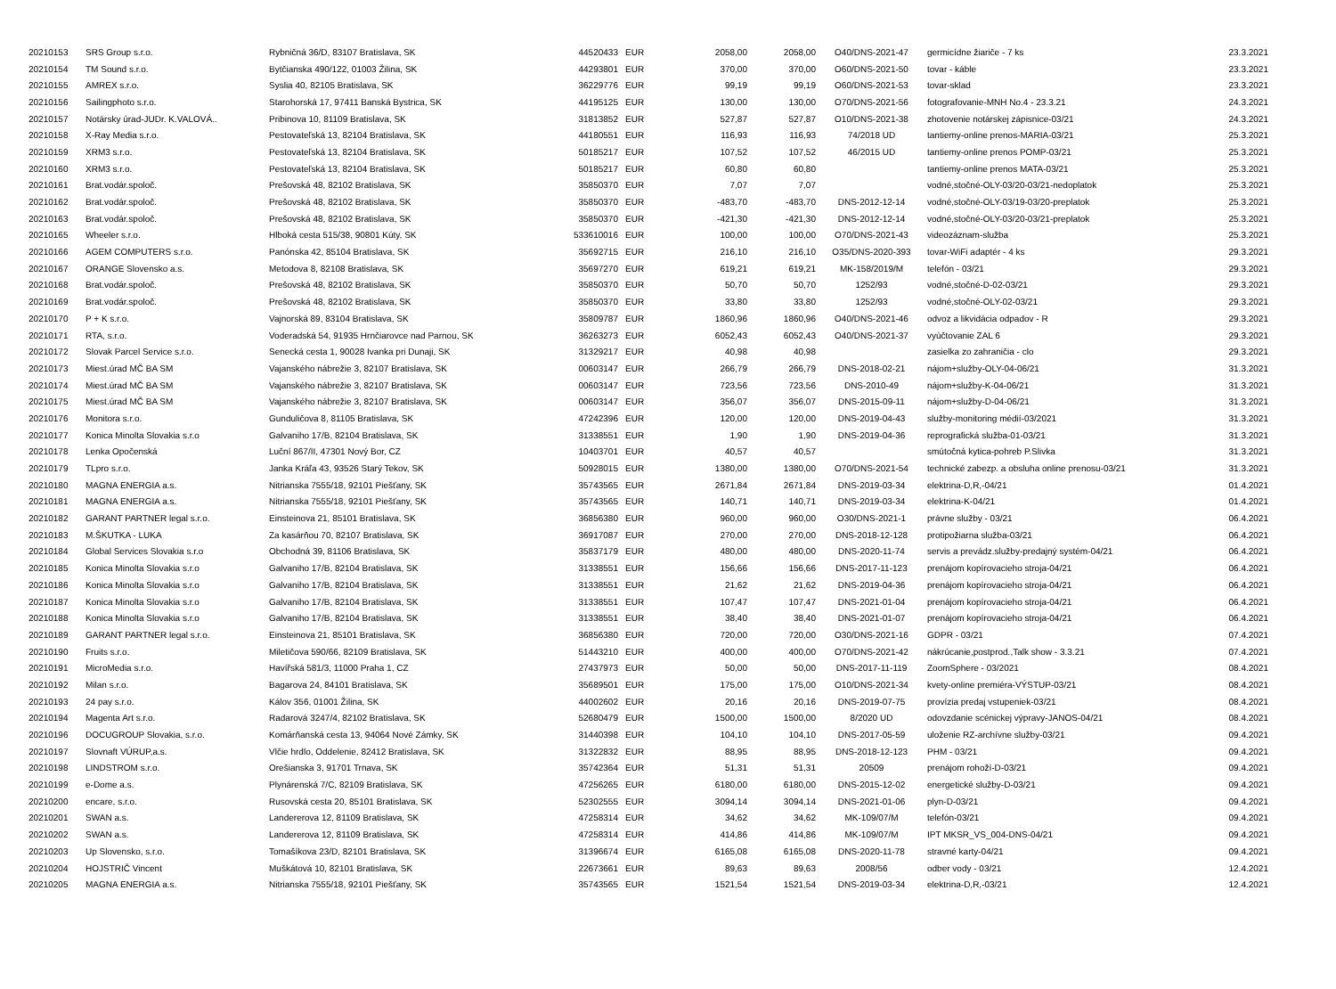| 20210153 | SRS Group s.r.o. | Rybničná 36/D, 83107 Bratislava, SK | 44520433 | EUR | 2058,00 | 2058,00 | O40/DNS-2021-47 | germicídne žiariče - 7 ks | 23.3.2021 |
| 20210154 | TM Sound s.r.o. | Bytčianska 490/122, 01003 Žilina, SK | 44293801 | EUR | 370,00 | 370,00 | O60/DNS-2021-50 | tovar - káble | 23.3.2021 |
| 20210155 | AMREX s.r.o. | Syslia 40, 82105 Bratislava, SK | 36229776 | EUR | 99,19 | 99,19 | O60/DNS-2021-53 | tovar-sklad | 23.3.2021 |
| 20210156 | Sailingphoto s.r.o. | Starohorská 17, 97411 Banská Bystrica, SK | 44195125 | EUR | 130,00 | 130,00 | O70/DNS-2021-56 | fotografovanie-MNH No.4 - 23.3.21 | 24.3.2021 |
| 20210157 | Notársky úrad-JUDr. K.VALOVÁ.. | Pribinova 10, 81109 Bratislava, SK | 31813852 | EUR | 527,87 | 527,87 | O10/DNS-2021-38 | zhotovenie notárskej zápisnice-03/21 | 24.3.2021 |
| 20210158 | X-Ray Media s.r.o. | Pestovateľská 13, 82104 Bratislava, SK | 44180551 | EUR | 116,93 | 116,93 | 74/2018 UD | tantiemy-online prenos-MARIA-03/21 | 25.3.2021 |
| 20210159 | XRM3 s.r.o. | Pestovateľská 13, 82104 Bratislava, SK | 50185217 | EUR | 107,52 | 107,52 | 46/2015 UD | tantiemy-online prenos POMP-03/21 | 25.3.2021 |
| 20210160 | XRM3 s.r.o. | Pestovateľská 13, 82104 Bratislava, SK | 50185217 | EUR | 60,80 | 60,80 | | tantiemy-online prenos MATA-03/21 | 25.3.2021 |
| 20210161 | Brat.vodár.spoloč. | Prešovská 48, 82102 Bratislava, SK | 35850370 | EUR | 7,07 | 7,07 | | vodné,stočné-OLY-03/20-03/21-nedoplatok | 25.3.2021 |
| 20210162 | Brat.vodár.spoloč. | Prešovská 48, 82102 Bratislava, SK | 35850370 | EUR | -483,70 | -483,70 | DNS-2012-12-14 | vodné,stočné-OLY-03/19-03/20-preplatok | 25.3.2021 |
| 20210163 | Brat.vodár.spoloč. | Prešovská 48, 82102 Bratislava, SK | 35850370 | EUR | -421,30 | -421,30 | DNS-2012-12-14 | vodné,stočné-OLY-03/20-03/21-preplatok | 25.3.2021 |
| 20210165 | Wheeler s.r.o. | Hlboká cesta 515/38, 90801 Kúty, SK | 533610016 | EUR | 100,00 | 100,00 | O70/DNS-2021-43 | videozáznam-služba | 25.3.2021 |
| 20210166 | AGEM COMPUTERS s.r.o. | Panónska 42, 85104 Bratislava, SK | 35692715 | EUR | 216,10 | 216,10 | O35/DNS-2020-393 | tovar-WiFi adaptér - 4 ks | 29.3.2021 |
| 20210167 | ORANGE Slovensko a.s. | Metodova 8, 82108 Bratislava, SK | 35697270 | EUR | 619,21 | 619,21 | MK-158/2019/M | telefón - 03/21 | 29.3.2021 |
| 20210168 | Brat.vodár.spoloč. | Prešovská 48, 82102 Bratislava, SK | 35850370 | EUR | 50,70 | 50,70 | 1252/93 | vodné,stočné-D-02-03/21 | 29.3.2021 |
| 20210169 | Brat.vodár.spoloč. | Prešovská 48, 82102 Bratislava, SK | 35850370 | EUR | 33,80 | 33,80 | 1252/93 | vodné,stočné-OLY-02-03/21 | 29.3.2021 |
| 20210170 | P + K s.r.o. | Vajnorská 89, 83104 Bratislava, SK | 35809787 | EUR | 1860,96 | 1860,96 | O40/DNS-2021-46 | odvoz a likvidácia odpadov - R | 29.3.2021 |
| 20210171 | RTA, s.r.o. | Voderadská 54, 91935 Hrnčiarovce nad Parnou, SK | 36263273 | EUR | 6052,43 | 6052,43 | O40/DNS-2021-37 | vyúčtovanie ZAL 6 | 29.3.2021 |
| 20210172 | Slovak Parcel Service s.r.o. | Senecká cesta 1, 90028 Ivanka pri Dunaji, SK | 31329217 | EUR | 40,98 | 40,98 | | zasielka zo zahraničia - clo | 29.3.2021 |
| 20210173 | Miest.úrad MČ BA SM | Vajanského nábrežie 3, 82107 Bratislava, SK | 00603147 | EUR | 266,79 | 266,79 | DNS-2018-02-21 | nájom+služby-OLY-04-06/21 | 31.3.2021 |
| 20210174 | Miest.úrad MČ BA SM | Vajanského nábrežie 3, 82107 Bratislava, SK | 00603147 | EUR | 723,56 | 723,56 | DNS-2010-49 | nájom+služby-K-04-06/21 | 31.3.2021 |
| 20210175 | Miest.úrad MČ BA SM | Vajanského nábrežie 3, 82107 Bratislava, SK | 00603147 | EUR | 356,07 | 356,07 | DNS-2015-09-11 | nájom+služby-D-04-06/21 | 31.3.2021 |
| 20210176 | Monitora s.r.o. | Gunduličova 8, 81105 Bratislava, SK | 47242396 | EUR | 120,00 | 120,00 | DNS-2019-04-43 | služby-monitoring médií-03/2021 | 31.3.2021 |
| 20210177 | Konica Minolta Slovakia s.r.o | Galvaniho 17/B, 82104 Bratislava, SK | 31338551 | EUR | 1,90 | 1,90 | DNS-2019-04-36 | reprografická služba-01-03/21 | 31.3.2021 |
| 20210178 | Lenka Opočenská | Luční 867/II, 47301 Nový Bor, CZ | 10403701 | EUR | 40,57 | 40,57 | | smútočná kytica-pohreb P.Slivka | 31.3.2021 |
| 20210179 | TLpro s.r.o. | Janka Kráľa 43, 93526 Starý Tekov, SK | 50928015 | EUR | 1380,00 | 1380,00 | O70/DNS-2021-54 | technické zabezp. a obsluha online prenosu-03/21 | 31.3.2021 |
| 20210180 | MAGNA ENERGIA a.s. | Nitrianska 7555/18, 92101 Piešťany, SK | 35743565 | EUR | 2671,84 | 2671,84 | DNS-2019-03-34 | elektrina-D,R,-04/21 | 01.4.2021 |
| 20210181 | MAGNA ENERGIA a.s. | Nitrianska 7555/18, 92101 Piešťany, SK | 35743565 | EUR | 140,71 | 140,71 | DNS-2019-03-34 | elektrina-K-04/21 | 01.4.2021 |
| 20210182 | GARANT PARTNER legal s.r.o. | Einsteinova 21, 85101 Bratislava, SK | 36856380 | EUR | 960,00 | 960,00 | O30/DNS-2021-1 | právne služby - 03/21 | 06.4.2021 |
| 20210183 | M.ŠKUTKA - LUKA | Za kasárňou 70, 82107 Bratislava, SK | 36917087 | EUR | 270,00 | 270,00 | DNS-2018-12-128 | protipožiarna služba-03/21 | 06.4.2021 |
| 20210184 | Global Services Slovakia s.r.o | Obchodná 39, 81106 Bratislava, SK | 35837179 | EUR | 480,00 | 480,00 | DNS-2020-11-74 | servis a prevádz.služby-predajný systém-04/21 | 06.4.2021 |
| 20210185 | Konica Minolta Slovakia s.r.o | Galvaniho 17/B, 82104 Bratislava, SK | 31338551 | EUR | 156,66 | 156,66 | DNS-2017-11-123 | prenájom kopírovacieho stroja-04/21 | 06.4.2021 |
| 20210186 | Konica Minolta Slovakia s.r.o | Galvaniho 17/B, 82104 Bratislava, SK | 31338551 | EUR | 21,62 | 21,62 | DNS-2019-04-36 | prenájom kopírovacieho stroja-04/21 | 06.4.2021 |
| 20210187 | Konica Minolta Slovakia s.r.o | Galvaniho 17/B, 82104 Bratislava, SK | 31338551 | EUR | 107,47 | 107,47 | DNS-2021-01-04 | prenájom kopírovacieho stroja-04/21 | 06.4.2021 |
| 20210188 | Konica Minolta Slovakia s.r.o | Galvaniho 17/B, 82104 Bratislava, SK | 31338551 | EUR | 38,40 | 38,40 | DNS-2021-01-07 | prenájom kopírovacieho stroja-04/21 | 06.4.2021 |
| 20210189 | GARANT PARTNER legal s.r.o. | Einsteinova 21, 85101 Bratislava, SK | 36856380 | EUR | 720,00 | 720,00 | O30/DNS-2021-16 | GDPR - 03/21 | 07.4.2021 |
| 20210190 | Fruits s.r.o. | Miletičova 590/66, 82109 Bratislava, SK | 51443210 | EUR | 400,00 | 400,00 | O70/DNS-2021-42 | nákrúcanie,postprod.,Talk show - 3.3.21 | 07.4.2021 |
| 20210191 | MicroMedia s.r.o. | Havířská 581/3, 11000 Praha 1, CZ | 27437973 | EUR | 50,00 | 50,00 | DNS-2017-11-119 | ZoomSphere - 03/2021 | 08.4.2021 |
| 20210192 | Milan s.r.o. | Bagarova 24, 84101 Bratislava, SK | 35689501 | EUR | 175,00 | 175,00 | O10/DNS-2021-34 | kvety-online premiéra-VÝSTUP-03/21 | 08.4.2021 |
| 20210193 | 24 pay s.r.o. | Kálov 356, 01001 Žilina, SK | 44002602 | EUR | 20,16 | 20,16 | DNS-2019-07-75 | provízia predaj vstupeniek-03/21 | 08.4.2021 |
| 20210194 | Magenta Art s.r.o. | Radarová 3247/4, 82102 Bratislava, SK | 52680479 | EUR | 1500,00 | 1500,00 | 8/2020 UD | odovzdanie scénickej výpravy-JANOS-04/21 | 08.4.2021 |
| 20210196 | DOCUGROUP Slovakia, s.r.o. | Komárňanská cesta 13, 94064 Nové Zámky, SK | 31440398 | EUR | 104,10 | 104,10 | DNS-2017-05-59 | uloženie RZ-archívne služby-03/21 | 09.4.2021 |
| 20210197 | Slovnaft VÚRUP,a.s. | Vlčie hrdlo, Oddelenie, 82412 Bratislava, SK | 31322832 | EUR | 88,95 | 88,95 | DNS-2018-12-123 | PHM - 03/21 | 09.4.2021 |
| 20210198 | LINDSTROM s.r.o. | Orešianska 3, 91701 Trnava, SK | 35742364 | EUR | 51,31 | 51,31 | 20509 | prenájom rohoží-D-03/21 | 09.4.2021 |
| 20210199 | e-Dome a.s. | Plynárenská 7/C, 82109 Bratislava, SK | 47256265 | EUR | 6180,00 | 6180,00 | DNS-2015-12-02 | energetické služby-D-03/21 | 09.4.2021 |
| 20210200 | encare, s.r.o. | Rusovská cesta 20, 85101 Bratislava, SK | 52302555 | EUR | 3094,14 | 3094,14 | DNS-2021-01-06 | plyn-D-03/21 | 09.4.2021 |
| 20210201 | SWAN a.s. | Landererova 12, 81109 Bratislava, SK | 47258314 | EUR | 34,62 | 34,62 | MK-109/07/M | telefón-03/21 | 09.4.2021 |
| 20210202 | SWAN a.s. | Landererova 12, 81109 Bratislava, SK | 47258314 | EUR | 414,86 | 414,86 | MK-109/07/M | IPT MKSR_VS_004-DNS-04/21 | 09.4.2021 |
| 20210203 | Up Slovensko, s.r.o. | Tomašíkova 23/D, 82101 Bratislava, SK | 31396674 | EUR | 6165,08 | 6165,08 | DNS-2020-11-78 | stravné karty-04/21 | 09.4.2021 |
| 20210204 | HOJSTRIČ Vincent | Muškátová 10, 82101 Bratislava, SK | 22673661 | EUR | 89,63 | 89,63 | 2008/56 | odber vody - 03/21 | 12.4.2021 |
| 20210205 | MAGNA ENERGIA a.s. | Nitrianska 7555/18, 92101 Piešťany, SK | 35743565 | EUR | 1521,54 | 1521,54 | DNS-2019-03-34 | elektrina-D,R,-03/21 | 12.4.2021 |